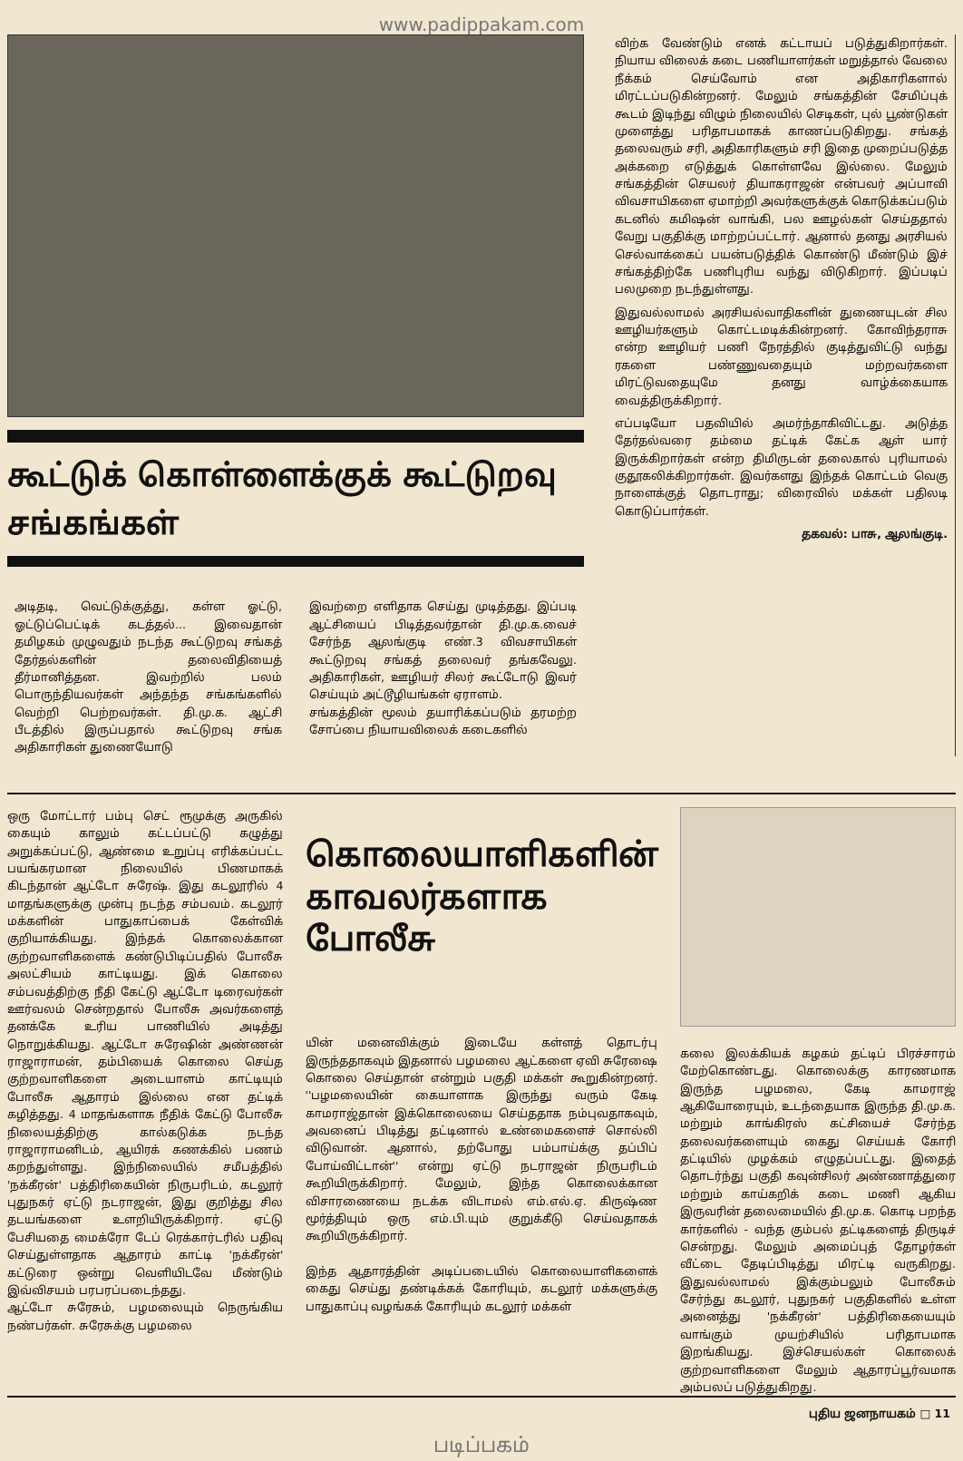www.padippakam.com
கூட்டுக் கொள்ளைக்குக் கூட்டுறவு சங்கங்கள்
அடிதடி, வெட்டுக்குத்து, கள்ள ஓட்டு, ஓட்டுப்பெட்டிக் கடத்தல்... இவைதான் தமிழகம் முழுவதும் நடந்த கூட்டுறவு சங்கத் தேர்தல்களின் தலைவிதியைத் தீர்மானித்தன. இவற்றில் பலம் பொருந்தியவர்கள் அந்தந்த சங்கங்களில் வெற்றி பெற்றவர்கள். தி.மு.க. ஆட்சி பீடத்தில் இருப்பதால் கூட்டுறவு சங்க அதிகாரிகள் துணையோடு
இவற்றை எளிதாக செய்து முடித்தது. இப்படி ஆட்சியைப் பிடித்தவர்தான் தி.மு.க.வைச் சேர்ந்த ஆலங்குடி எண்.3 விவசாயிகள் கூட்டுறவு சங்கத் தலைவர் தங்கவேலு. அதிகாரிகள், ஊழியர் சிலர் கூட்டோடு இவர் செய்யும் அட்டூழியங்கள் ஏராளம்.
சங்கத்தின் மூலம் தயாரிக்கப்படும் தரமற்ற சோப்பை நியாயவிலைக் கடைகளில்
விற்க வேண்டும் எனக் கட்டாயப் படுத்துகிறார்கள். நியாய விலைக் கடை பணியாளர்கள் மறுத்தால் வேலை நீக்கம் செய்வோம் என அதிகாரிகளால் மிரட்டப்படுகின்றனர். மேலும் சங்கத்தின் சேமிப்புக் கூடம் இடிந்து விழும் நிலையில் செடிகள், புல் பூண்டுகள் முளைத்து பரிதாபமாகக் காணப்படுகிறது. சங்கத் தலைவரும் சரி, அதிகாரிகளும் சரி இதை முறைப்படுத்த அக்கறை எடுத்துக் கொள்ளவே இல்லை. மேலும் சங்கத்தின் செயலர் தியாகராஜன் என்பவர் அப்பாவி விவசாயிகளை ஏமாற்றி அவர்களுக்குக் கொடுக்கப்படும் கடனில் கமிஷன் வாங்கி, பல ஊழல்கள் செய்ததால் வேறு பகுதிக்கு மாற்றப்பட்டார். ஆனால் தனது அரசியல் செல்வாக்கைப் பயன்படுத்திக் கொண்டு மீண்டும் இச் சங்கத்திற்கே பணிபுரிய வந்து விடுகிறார். இப்படிப் பலமுறை நடந்துள்ளது.
இதுவல்லாமல் அரசியல்வாதிகளின் துணையுடன் சில ஊழியர்களும் கொட்டமடிக்கின்றனர். கோவிந்தராசு என்ற ஊழியர் பணி நேரத்தில் குடித்துவிட்டு வந்து ரகளை பண்ணுவதையும் மற்றவர்களை மிரட்டுவதையுமே தனது வாழ்க்கையாக வைத்திருக்கிறார்.
எப்படியோ பதவியில் அமர்ந்தாகிவிட்டது. அடுத்த தேர்தல்வரை தம்மை தட்டிக் கேட்க ஆள் யார் இருக்கிறார்கள் என்ற திமிருடன் தலைகால் புரியாமல் குதூகலிக்கிறார்கள். இவர்களது இந்தக் கொட்டம் வெகு நாளைக்குத் தொடராது; விரைவில் மக்கள் பதிலடி கொடுப்பார்கள்.
தகவல்: பாசு, ஆலங்குடி.
ஒரு மோட்டார் பம்பு செட் ரூமுக்கு அருகில் கையும் காலும் கட்டப்பட்டு கழுத்து அறுக்கப்பட்டு, ஆண்மை உறுப்பு எரிக்கப்பட்ட பயங்கரமான நிலையில் பிணமாகக் கிடந்தான் ஆட்டோ சுரேஷ். இது கடலூரில் 4 மாதங்களுக்கு முன்பு நடந்த சம்பவம். கடலூர் மக்களின் பாதுகாப்பைக் கேள்விக் குறியாக்கியது. இந்தக் கொலைக்கான குற்றவாளிகளைக் கண்டுபிடிப்பதில் போலீசு அலட்சியம் காட்டியது. இக் கொலை சம்பவத்திற்கு நீதி கேட்டு ஆட்டோ டிரைவர்கள் ஊர்வலம் சென்றதால் போலீசு அவர்களைத் தனக்கே உரிய பாணியில் அடித்து நொறுக்கியது. ஆட்டோ சுரேஷின் அண்ணன் ராஜாராமன், தம்பியைக் கொலை செய்த குற்றவாளிகளை அடையாளம் காட்டியும் போலீசு ஆதாரம் இல்லை என தட்டிக் கழித்தது. 4 மாதங்களாக நீதிக் கேட்டு போலீசு நிலையத்திற்கு கால்கடுக்க நடந்த ராஜாராமனிடம், ஆயிரக் கணக்கில் பணம் கறந்துள்ளது. இந்நிலையில் சமீபத்தில் 'நக்கீரன்' பத்திரிகையின் நிருபரிடம், கடலூர் புதுநகர் ஏட்டு நடராஜன், இது குறித்து சில தடயங்களை உளறியிருக்கிறார். ஏட்டு பேசியதை மைக்ரோ டேப் ரெக்கார்டரில் பதிவு செய்துள்ளதாக ஆதாரம் காட்டி 'நக்கீரன்' கட்டுரை ஒன்று வெளியிடவே மீண்டும் இவ்விசயம் பரபரப்படைந்தது.
ஆட்டோ சுரேசும், பழமலையும் நெருங்கிய நண்பர்கள். சுரேசுக்கு பழமலை
கொலையாளிகளின் காவலர்களாக போலீசு
யின் மனைவிக்கும் இடையே கள்ளத் தொடர்பு இருந்ததாகவும் இதனால் பழமலை ஆட்களை ஏவி சுரேஷை கொலை செய்தான் என்றும் பகுதி மக்கள் கூறுகின்றனர். ''பழமலையின் கையாளாக இருந்து வரும் கேடி காமராஜ்தான் இக்கொலையை செய்ததாக நம்புவதாகவும், அவனைப் பிடித்து தட்டினால் உண்மைகளைச் சொல்லி விடுவான். ஆனால், தற்போது பம்பாய்க்கு தப்பிப் போய்விட்டான்'' என்று ஏட்டு நடராஜன் நிருபரிடம் கூறியிருக்கிறார். மேலும், இந்த கொலைக்கான விசாரணையை நடக்க விடாமல் எம்.எல்.ஏ. கிருஷ்ண மூர்த்தியும் ஒரு எம்.பி.யும் குறுக்கீடு செய்வதாகக் கூறியிருக்கிறார்.
இந்த ஆதாரத்தின் அடிப்படையில் கொலையாளிகளைக் கைது செய்து தண்டிக்கக் கோரியும், கடலூர் மக்களுக்கு பாதுகாப்பு வழங்கக் கோரியும் கடலூர் மக்கள்
கலை இலக்கியக் கழகம் தட்டிப் பிரச்சாரம் மேற்கொண்டது. கொலைக்கு காரணமாக இருந்த பழமலை, கேடி காமராஜ் ஆகியோரையும், உடந்தையாக இருந்த தி.மு.க. மற்றும் காங்கிரஸ் கட்சியைச் சேர்ந்த தலைவர்களையும் கைது செய்யக் கோரி தட்டியில் முழக்கம் எழுதப்பட்டது. இதைத் தொடர்ந்து பகுதி கவுன்சிலர் அண்ணாத்துரை மற்றும் காய்கறிக் கடை மணி ஆகிய இருவரின் தலைமையில் தி.மு.க. கொடி பறந்த கார்களில் - வந்த கும்பல் தட்டிகளைத் திருடிச் சென்றது. மேலும் அமைப்புத் தோழர்கள் வீட்டை தேடிப்பிடித்து மிரட்டி வருகிறது. இதுவல்லாமல் இக்கும்பலும் போலீசும் சேர்ந்து கடலூர், புதுநகர் பகுதிகளில் உள்ள அனைத்து 'நக்கீரன்' பத்திரிகையையும் வாங்கும் முயற்சியில் பரிதாபமாக இறங்கியது. இச்செயல்கள் கொலைக் குற்றவாளிகளை மேலும் ஆதாரப்பூர்வமாக அம்பலப் படுத்துகிறது.
புதிய ஜனநாயகம் □ 11
படிப்பகம்